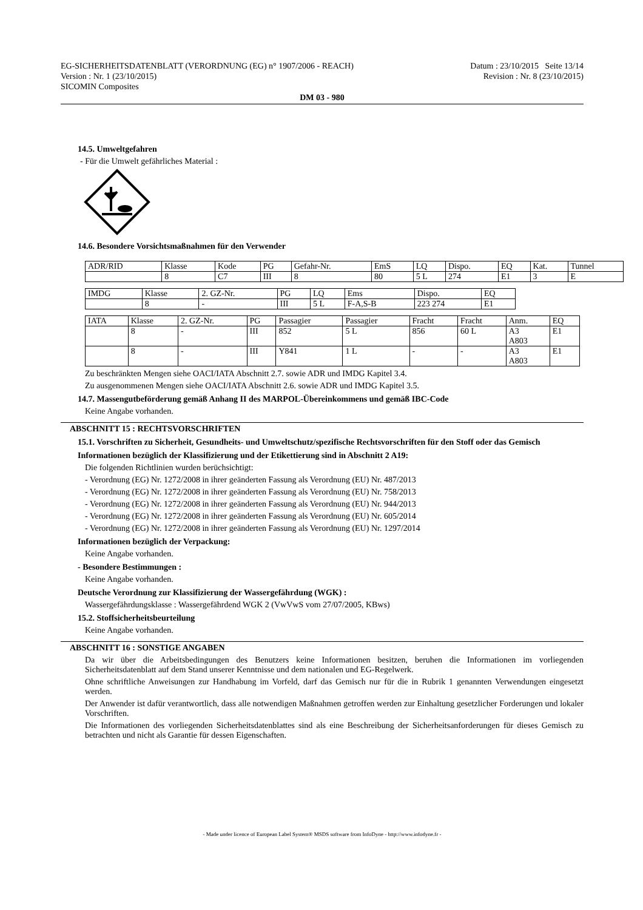EG-SICHERHEITSDATENBLATT (VERORDNUNG (EG) n° 1907/2006 - REACH)
Version : Nr. 1 (23/10/2015)
SICOMIN Composites
Datum : 23/10/2015 Seite 13/14
Revision : Nr. 8 (23/10/2015)
DM 03 - 980
14.5. Umweltgefahren
- Für die Umwelt gefährliches Material :
14.6. Besondere Vorsichtsmaßnahmen für den Verwender
| ADR/RID | Klasse | Kode | PG | Gefahr-Nr. | EmS | LQ | Dispo. | EQ | Kat. | Tunnel |
| | 8 | C7 | III | 8 | 80 | 5 L | 274 | E1 | 3 | E |
| IMDG | Klasse | 2. GZ-Nr. | PG | LQ | Ems | Dispo. | EQ |
| | 8 | - | III | 5 L | F-A,S-B | 223 274 | E1 |
| IATA | Klasse | 2. GZ-Nr. | PG | Passagier | Passagier | Fracht | Fracht | Anm. | EQ |
| | 8 | - | III | 852 | 5 L | 856 | 60 L | A3 A803 | E1 |
| | 8 | - | III | Y841 | 1 L | - | - | A3 A803 | E1 |
Zu beschränkten Mengen siehe OACI/IATA Abschnitt 2.7. sowie ADR und IMDG Kapitel 3.4.
Zu ausgenommenen Mengen siehe OACI/IATA Abschnitt 2.6. sowie ADR und IMDG Kapitel 3.5.
14.7. Massengutbeförderung gemäß Anhang II des MARPOL-Übereinkommens und gemäß IBC-Code
Keine Angabe vorhanden.
ABSCHNITT 15 : RECHTSVORSCHRIFTEN
15.1. Vorschriften zu Sicherheit, Gesundheits- und Umweltschutz/spezifische Rechtsvorschriften für den Stoff oder das Gemisch
Informationen bezüglich der Klassifizierung und der Etikettierung sind in Abschnitt 2 A19:
Die folgenden Richtlinien wurden berüchsichtigt:
- Verordnung (EG) Nr. 1272/2008 in ihrer geänderten Fassung als Verordnung (EU) Nr. 487/2013
- Verordnung (EG) Nr. 1272/2008 in ihrer geänderten Fassung als Verordnung (EU) Nr. 758/2013
- Verordnung (EG) Nr. 1272/2008 in ihrer geänderten Fassung als Verordnung (EU) Nr. 944/2013
- Verordnung (EG) Nr. 1272/2008 in ihrer geänderten Fassung als Verordnung (EU) Nr. 605/2014
- Verordnung (EG) Nr. 1272/2008 in ihrer geänderten Fassung als Verordnung (EU) Nr. 1297/2014
Informationen bezüglich der Verpackung:
Keine Angabe vorhanden.
- Besondere Bestimmungen :
Keine Angabe vorhanden.
Deutsche Verordnung zur Klassifizierung der Wassergefährdung (WGK) :
Wassergefährdungsklasse : Wassergefährdend WGK 2 (VwVwS vom 27/07/2005, KBws)
15.2. Stoffsicherheitsbeurteilung
Keine Angabe vorhanden.
ABSCHNITT 16 : SONSTIGE ANGABEN
Da wir über die Arbeitsbedingungen des Benutzers keine Informationen besitzen, beruhen die Informationen im vorliegenden Sicherheitsdatenblatt auf dem Stand unserer Kenntnisse und dem nationalen und EG-Regelwerk.
Ohne schriftliche Anweisungen zur Handhabung im Vorfeld, darf das Gemisch nur für die in Rubrik 1 genannten Verwendungen eingesetzt werden.
Der Anwender ist dafür verantwortlich, dass alle notwendigen Maßnahmen getroffen werden zur Einhaltung gesetzlicher Forderungen und lokaler Vorschriften.
Die Informationen des vorliegenden Sicherheitsdatenblattes sind als eine Beschreibung der Sicherheitsanforderungen für dieses Gemisch zu betrachten und nicht als Garantie für dessen Eigenschaften.
- Made under licence of European Label System® MSDS software from InfoDyne - http://www.infodyne.fr -